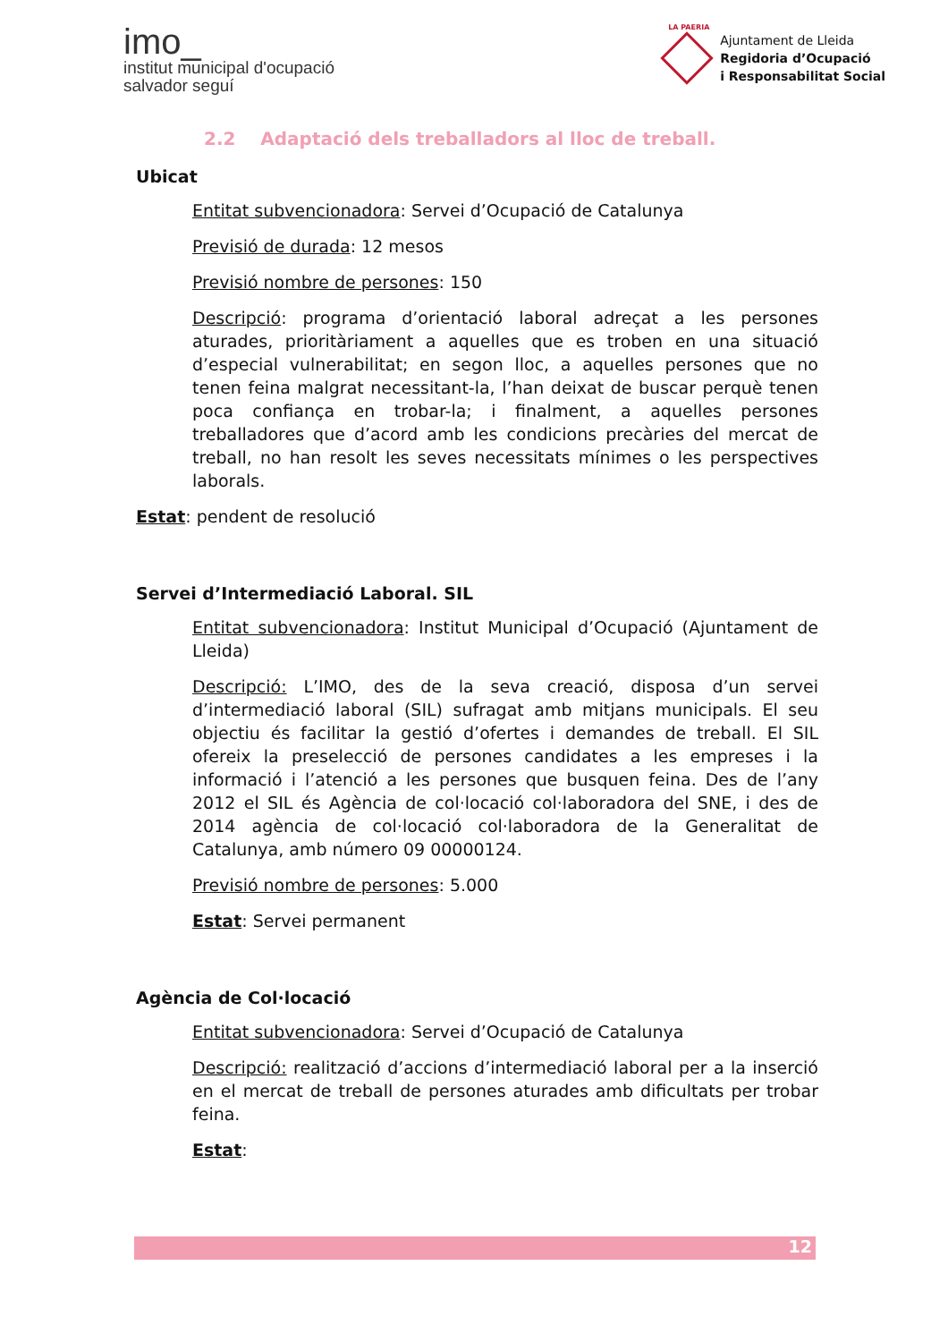imo_
institut municipal d'ocupació
salvador seguí
LA PAERIA
Ajuntament de Lleida
Regidoria d’Ocupació
i Responsabilitat Social
2.2 Adaptació dels treballadors al lloc de treball.
Ubicat
Entitat subvencionadora: Servei d’Ocupació de Catalunya
Previsió de durada: 12 mesos
Previsió nombre de persones: 150
Descripció: programa d’orientació laboral adreçat a les persones aturades, prioritàriament a aquelles que es troben en una situació d’especial vulnerabilitat; en segon lloc, a aquelles persones que no tenen feina malgrat necessitant-la, l’han deixat de buscar perquè tenen poca confiança en trobar-la; i finalment, a aquelles persones treballadores que d’acord amb les condicions precàries del mercat de treball, no han resolt les seves necessitats mínimes o les perspectives laborals.
Estat: pendent de resolució
Servei d’Intermediació Laboral. SIL
Entitat subvencionadora: Institut Municipal d’Ocupació (Ajuntament de Lleida)
Descripció: L’IMO, des de la seva creació, disposa d’un servei d’intermediació laboral (SIL) sufragat amb mitjans municipals. El seu objectiu és facilitar la gestió d’ofertes i demandes de treball. El SIL ofereix la preselecció de persones candidates a les empreses i la informació i l’atenció a les persones que busquen feina. Des de l’any 2012 el SIL és Agència de col·locació col·laboradora del SNE, i des de 2014 agència de col·locació col·laboradora de la Generalitat de Catalunya, amb número 09 00000124.
Previsió nombre de persones: 5.000
Estat: Servei permanent
Agència de Col·locació
Entitat subvencionadora: Servei d’Ocupació de Catalunya
Descripció: realització d’accions d’intermediació laboral per a la inserció en el mercat de treball de persones aturades amb dificultats per trobar feina.
Estat:
12